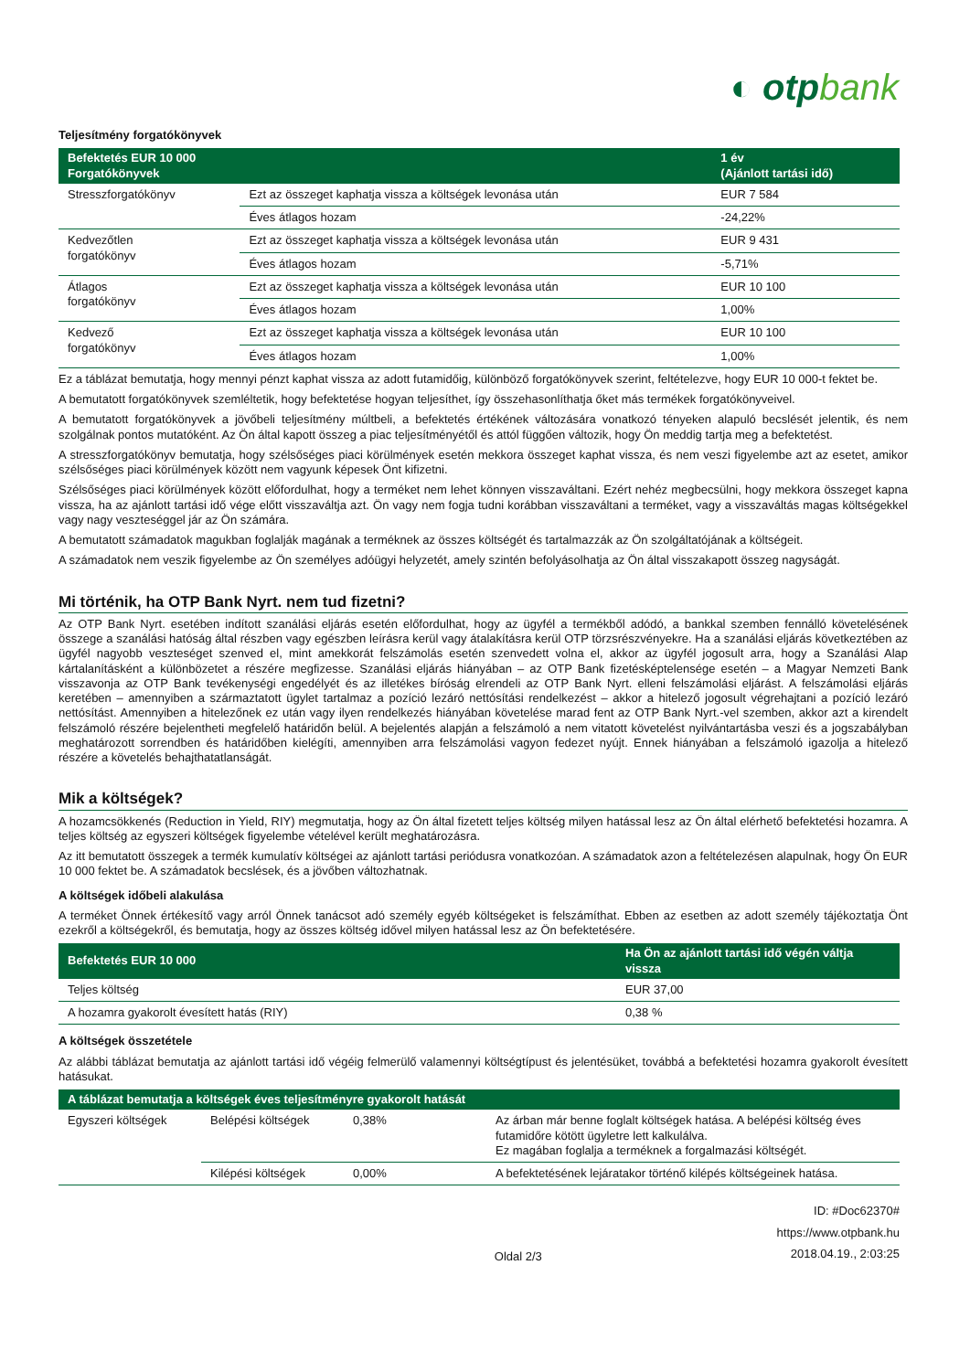◐ otpbank
Teljesítmény forgatókönyvek
| Befektetés EUR 10 000 Forgatókönyvek | | 1 év (Ajánlott tartási idő) |
| --- | --- | --- |
| Stresszforgatókönyv | Ezt az összeget kaphatja vissza a költségek levonása után | EUR 7 584 |
| | Éves átlagos hozam | -24,22% |
| Kedvezőtlen forgatókönyv | Ezt az összeget kaphatja vissza a költségek levonása után | EUR 9 431 |
| | Éves átlagos hozam | -5,71% |
| Átlagos forgatókönyv | Ezt az összeget kaphatja vissza a költségek levonása után | EUR 10 100 |
| | Éves átlagos hozam | 1,00% |
| Kedvező forgatókönyv | Ezt az összeget kaphatja vissza a költségek levonása után | EUR 10 100 |
| | Éves átlagos hozam | 1,00% |
Ez a táblázat bemutatja, hogy mennyi pénzt kaphat vissza az adott futamidőig, különböző forgatókönyvek szerint, feltételezve, hogy EUR 10 000-t fektet be.
A bemutatott forgatókönyvek szemléltetik, hogy befektetése hogyan teljesíthet, így összehasonlíthatja őket más termékek forgatókönyveivel.
A bemutatott forgatókönyvek a jövőbeli teljesítmény múltbeli, a befektetés értékének változására vonatkozó tényeken alapuló becslését jelentik, és nem szolgálnak pontos mutatóként. Az Ön által kapott összeg a piac teljesítményétől és attól függően változik, hogy Ön meddig tartja meg a befektetést.
A stresszforgatókönyv bemutatja, hogy szélsőséges piaci körülmények esetén mekkora összeget kaphat vissza, és nem veszi figyelembe azt az esetet, amikor szélsőséges piaci körülmények között nem vagyunk képesek Önt kifizetni.
Szélsőséges piaci körülmények között előfordulhat, hogy a terméket nem lehet könnyen visszaváltani. Ezért nehéz megbecsülni, hogy mekkora összeget kapna vissza, ha az ajánlott tartási idő vége előtt visszaváltja azt. Ön vagy nem fogja tudni korábban visszaváltani a terméket, vagy a visszaváltás magas költségekkel vagy nagy veszteséggel jár az Ön számára.
A bemutatott számadatok magukban foglalják magának a terméknek az összes költségét és tartalmazzák az Ön szolgáltatójának a költségeit.
A számadatok nem veszik figyelembe az Ön személyes adóügyi helyzetét, amely szintén befolyásolhatja az Ön által visszakapott összeg nagyságát.
Mi történik, ha OTP Bank Nyrt. nem tud fizetni?
Az OTP Bank Nyrt. esetében indított szanálási eljárás esetén előfordulhat, hogy az ügyfél a termékből adódó, a bankkal szemben fennálló követelésének összege a szanálási hatóság által részben vagy egészben leírásra kerül vagy átalakításra kerül OTP törzsrészvényekre. Ha a szanálási eljárás következtében az ügyfél nagyobb veszteséget szenved el, mint amekkorát felszámolás esetén szenvedett volna el, akkor az ügyfél jogosult arra, hogy a Szanálási Alap kártalanításként a különbözetet a részére megfizesse. Szanálási eljárás hiányában – az OTP Bank fizetésképtelensége esetén – a Magyar Nemzeti Bank visszavonja az OTP Bank tevékenységi engedélyét és az illetékes bíróság elrendeli az OTP Bank Nyrt. elleni felszámolási eljárást. A felszámolási eljárás keretében – amennyiben a származtatott ügylet tartalmaz a pozíció lezáró nettósítási rendelkezést – akkor a hitelező jogosult végrehajtani a pozíció lezáró nettósítást. Amennyiben a hitelezőnek ez után vagy ilyen rendelkezés hiányában követelése marad fent az OTP Bank Nyrt.-vel szemben, akkor azt a kirendelt felszámoló részére bejelentheti megfelelő határidőn belül. A bejelentés alapján a felszámoló a nem vitatott követelést nyilvántartásba veszi és a jogszabályban meghatározott sorrendben és határidőben kielégíti, amennyiben arra felszámolási vagyon fedezet nyújt. Ennek hiányában a felszámoló igazolja a hitelező részére a követelés behajthatatlanságát.
Mik a költségek?
A hozamcsökkenés (Reduction in Yield, RIY) megmutatja, hogy az Ön által fizetett teljes költség milyen hatással lesz az Ön által elérhető befektetési hozamra. A teljes költség az egyszeri költségek figyelembe vételével került meghatározásra.
Az itt bemutatott összegek a termék kumulatív költségei az ajánlott tartási periódusra vonatkozóan. A számadatok azon a feltételezésen alapulnak, hogy Ön EUR 10 000 fektet be. A számadatok becslések, és a jövőben változhatnak.
A költségek időbeli alakulása
A terméket Önnek értékesítő vagy arról Önnek tanácsot adó személy egyéb költségeket is felszámíthat. Ebben az esetben az adott személy tájékoztatja Önt ezekről a költségekről, és bemutatja, hogy az összes költség idővel milyen hatással lesz az Ön befektetésére.
| Befektetés EUR 10 000 | Ha Ön az ajánlott tartási idő végén váltja vissza |
| --- | --- |
| Teljes költség | EUR 37,00 |
| A hozamra gyakorolt évesített hatás (RIY) | 0,38 % |
A költségek összetétele
Az alábbi táblázat bemutatja az ajánlott tartási idő végéig felmerülő valamennyi költségtípust és jelentésüket, továbbá a befektetési hozamra gyakorolt évesített hatásukat.
| A táblázat bemutatja a költségek éves teljesítményre gyakorolt hatását | | | |
| --- | --- | --- | --- |
| Egyszeri költségek | Belépési költségek | 0,38% | Az árban már benne foglalt költségek hatása. A belépési költség éves futamidőre kötött ügyletre lett kalkulálva. Ez magában foglalja a terméknek a forgalmazási költségét. |
| | Kilépési költségek | 0,00% | A befektetésének lejáratakor történő kilépés költségeinek hatása. |
Oldal 2/3
ID: #Doc62370#
https://www.otpbank.hu
2018.04.19., 2:03:25